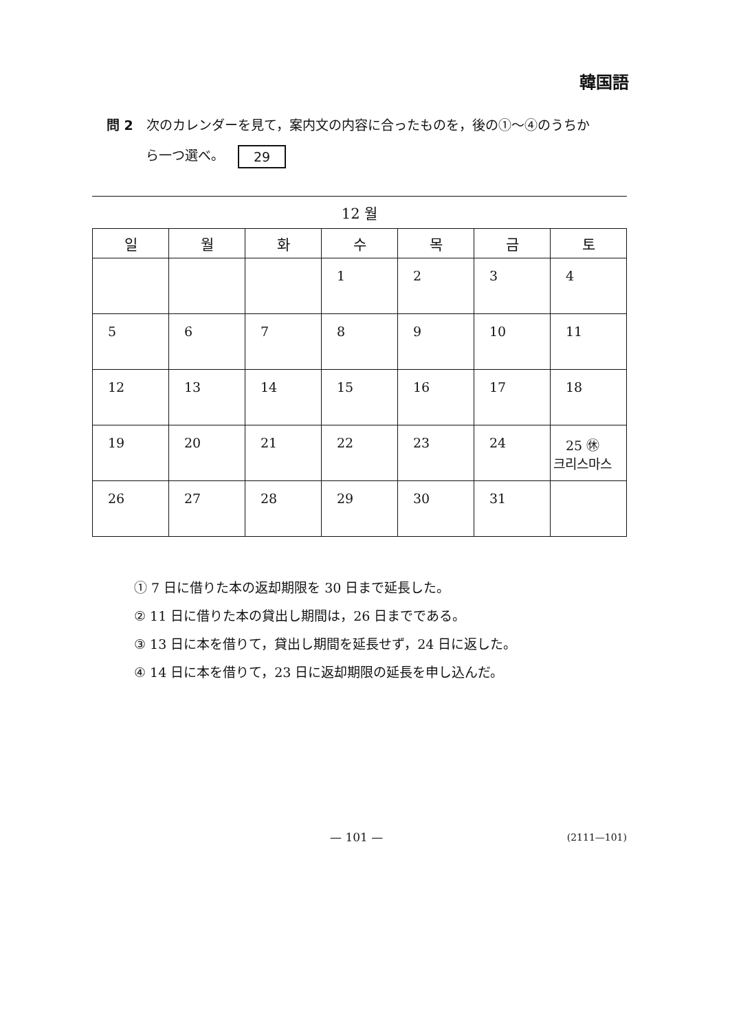韓国語
問 2　次のカレンダーを見て，案内文の内容に合ったものを，後の①～④のうちか
　　　ら一つ選べ。 29
12 월
| 일 | 월 | 화 | 수 | 목 | 금 | 토 |
| --- | --- | --- | --- | --- | --- | --- |
| | | | 1 | 2 | 3 | 4 |
| 5 | 6 | 7 | 8 | 9 | 10 | 11 |
| 12 | 13 | 14 | 15 | 16 | 17 | 18 |
| 19 | 20 | 21 | 22 | 23 | 24 | 25 ㊡ 크리스마스 |
| 26 | 27 | 28 | 29 | 30 | 31 | |
① 7 日に借りた本の返却期限を 30 日まで延長した。
② 11 日に借りた本の貸出し期間は，26 日までである。
③ 13 日に本を借りて，貸出し期間を延長せず，24 日に返した。
④ 14 日に本を借りて，23 日に返却期限の延長を申し込んだ。
— 101 — (2111—101)